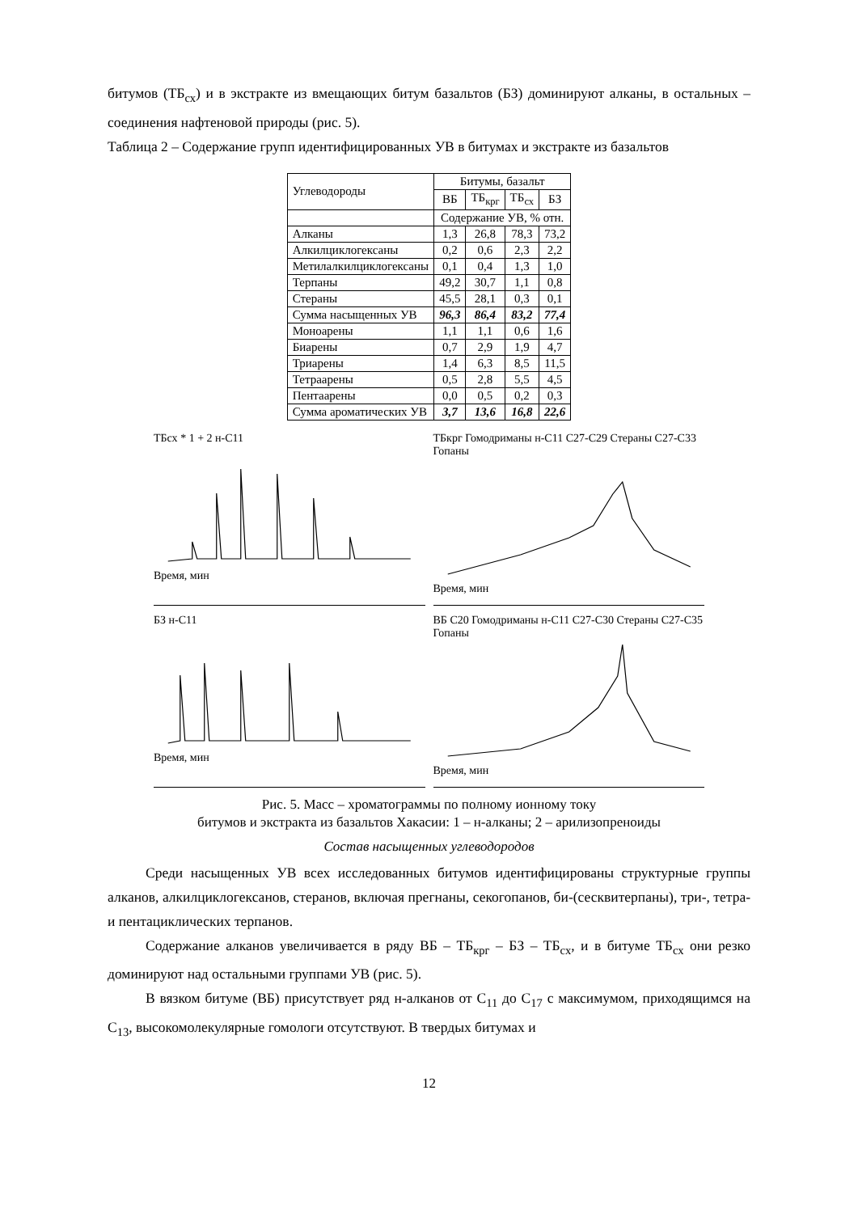битумов (ТБ<sub>сх</sub>) и в экстракте из вмещающих битум базальтов (БЗ) доминируют алканы, в остальных – соединения нафтеновой природы (рис. 5).
Таблица 2 – Содержание групп идентифицированных УВ в битумах и экстракте из базальтов
| Углеводороды | Битумы, базальт | | | |
| --- | --- | --- | --- | --- |
| | ВБ | ТБ<sub>крг</sub> | ТБ<sub>сх</sub> | БЗ |
| | Содержание УВ, % отн. | | | |
| Алканы | 1,3 | 26,8 | 78,3 | 73,2 |
| Алкилциклогексаны | 0,2 | 0,6 | 2,3 | 2,2 |
| Метилалкилциклогексаны | 0,1 | 0,4 | 1,3 | 1,0 |
| Терпаны | 49,2 | 30,7 | 1,1 | 0,8 |
| Стераны | 45,5 | 28,1 | 0,3 | 0,1 |
| Сумма насыщенных УВ | 96,3 | 86,4 | 83,2 | 77,4 |
| Моноарены | 1,1 | 1,1 | 0,6 | 1,6 |
| Биарены | 0,7 | 2,9 | 1,9 | 4,7 |
| Триарены | 1,4 | 6,3 | 8,5 | 11,5 |
| Тетраарены | 0,5 | 2,8 | 5,5 | 4,5 |
| Пентаарены | 0,0 | 0,5 | 0,2 | 0,3 |
| Сумма ароматических УВ | 3,7 | 13,6 | 16,8 | 22,6 |
ТБсх * 1 + 2 н-C11
Время, мин
ТБкрг Гомодриманы н-C11 C27-C29 Стераны C27-C33 Гопаны
Время, мин
БЗ н-C11
Время, мин
ВБ C20 Гомодриманы н-C11 C27-C30 Стераны C27-C35 Гопаны
Время, мин
Рис. 5. Масс – хроматограммы по полному ионному току
битумов и экстракта из базальтов Хакасии: 1 – н-алканы; 2 – арилизопреноиды
Состав насыщенных углеводородов
Среди насыщенных УВ всех исследованных битумов идентифицированы структурные группы алканов, алкилциклогексанов, стеранов, включая прегнаны, секогопанов, би-(сесквитерпаны), три-, тетра- и пентациклических терпанов.
Содержание алканов увеличивается в ряду ВБ – ТБ<sub>крг</sub> – БЗ – ТБ<sub>сх</sub>, и в битуме ТБ<sub>сх</sub> они резко доминируют над остальными группами УВ (рис. 5).
В вязком битуме (ВБ) присутствует ряд н-алканов от С<sub>11</sub> до С<sub>17</sub> с максимумом, приходящимся на С<sub>13</sub>, высокомолекулярные гомологи отсутствуют. В твердых битумах и
12